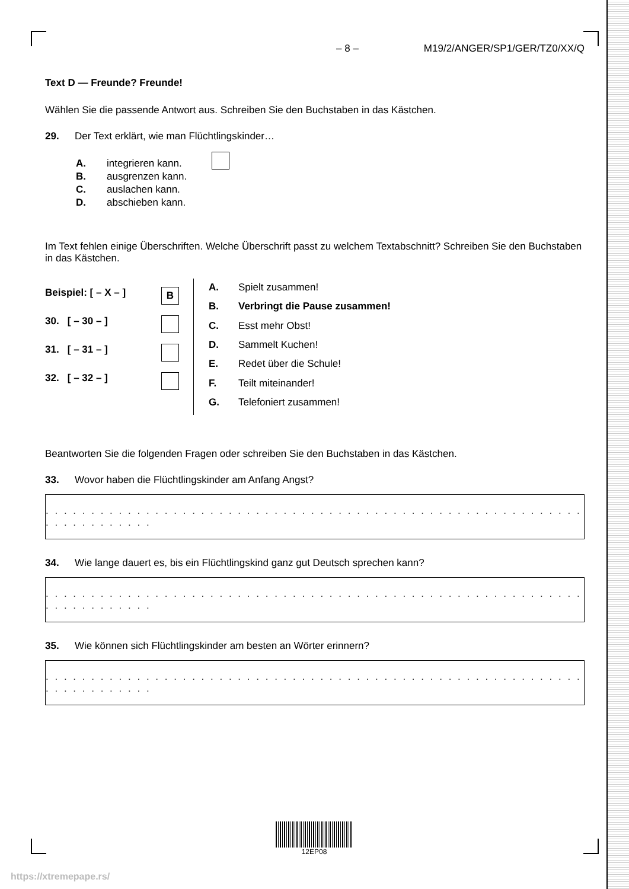– 8 – M19/2/ANGER/SP1/GER/TZ0/XX/Q
Text D — Freunde? Freunde!
Wählen Sie die passende Antwort aus. Schreiben Sie den Buchstaben in das Kästchen.
29. Der Text erklärt, wie man Flüchtlingskinder…
| A. | integrieren kann. |
| B. | ausgrenzen kann. |
| C. | auslachen kann. |
| D. | abschieben kann. |
Im Text fehlen einige Überschriften. Welche Überschrift passt zu welchem Textabschnitt? Schreiben Sie den Buchstaben in das Kästchen.
Beispiel: [ – X – ] B
30. [ – 30 – ]
31. [ – 31 – ]
32. [ – 32 – ]
| A. | Spielt zusammen! |
| B. | Verbringt die Pause zusammen! |
| C. | Esst mehr Obst! |
| D. | Sammelt Kuchen! |
| E. | Redet über die Schule! |
| F. | Teilt miteinander! |
| G. | Telefoniert zusammen! |
Beantworten Sie die folgenden Fragen oder schreiben Sie den Buchstaben in das Kästchen.
33. Wovor haben die Flüchtlingskinder am Anfang Angst?
. . . . . . . . . . . . . . . . . . . . . . . . . . . . . . . . . . . . . . . . . . . . . . . . . . . . . . . . . . . . . . . . . . . . . . .
34. Wie lange dauert es, bis ein Flüchtlingskind ganz gut Deutsch sprechen kann?
. . . . . . . . . . . . . . . . . . . . . . . . . . . . . . . . . . . . . . . . . . . . . . . . . . . . . . . . . . . . . . . . . . . . . . .
35. Wie können sich Flüchtlingskinder am besten an Wörter erinnern?
. . . . . . . . . . . . . . . . . . . . . . . . . . . . . . . . . . . . . . . . . . . . . . . . . . . . . . . . . . . . . . . . . . . . . . .
12EP08
https://xtremepape.rs/